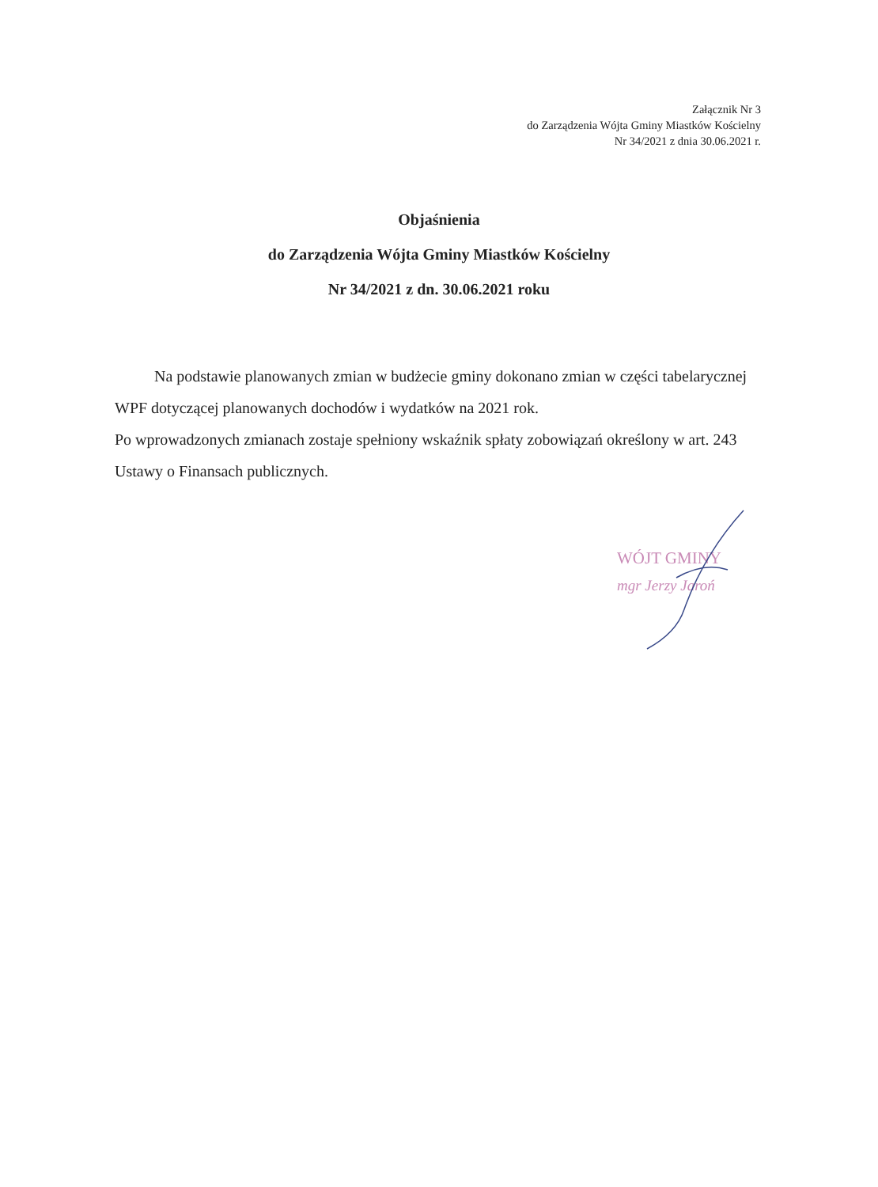Załącznik Nr 3
do Zarządzenia Wójta Gminy Miastków Kościelny
Nr 34/2021 z dnia 30.06.2021 r.
Objaśnienia
do Zarządzenia Wójta Gminy Miastków Kościelny
Nr 34/2021 z dn. 30.06.2021 roku
Na podstawie planowanych zmian w budżecie gminy dokonano zmian w części tabelarycznej WPF dotyczącej planowanych dochodów i wydatków na 2021 rok.
Po wprowadzonych zmianach zostaje spełniony wskaźnik spłaty zobowiązań określony w art. 243 Ustawy o Finansach publicznych.
WÓJT GMINY
mgr Jerzy Jaroń